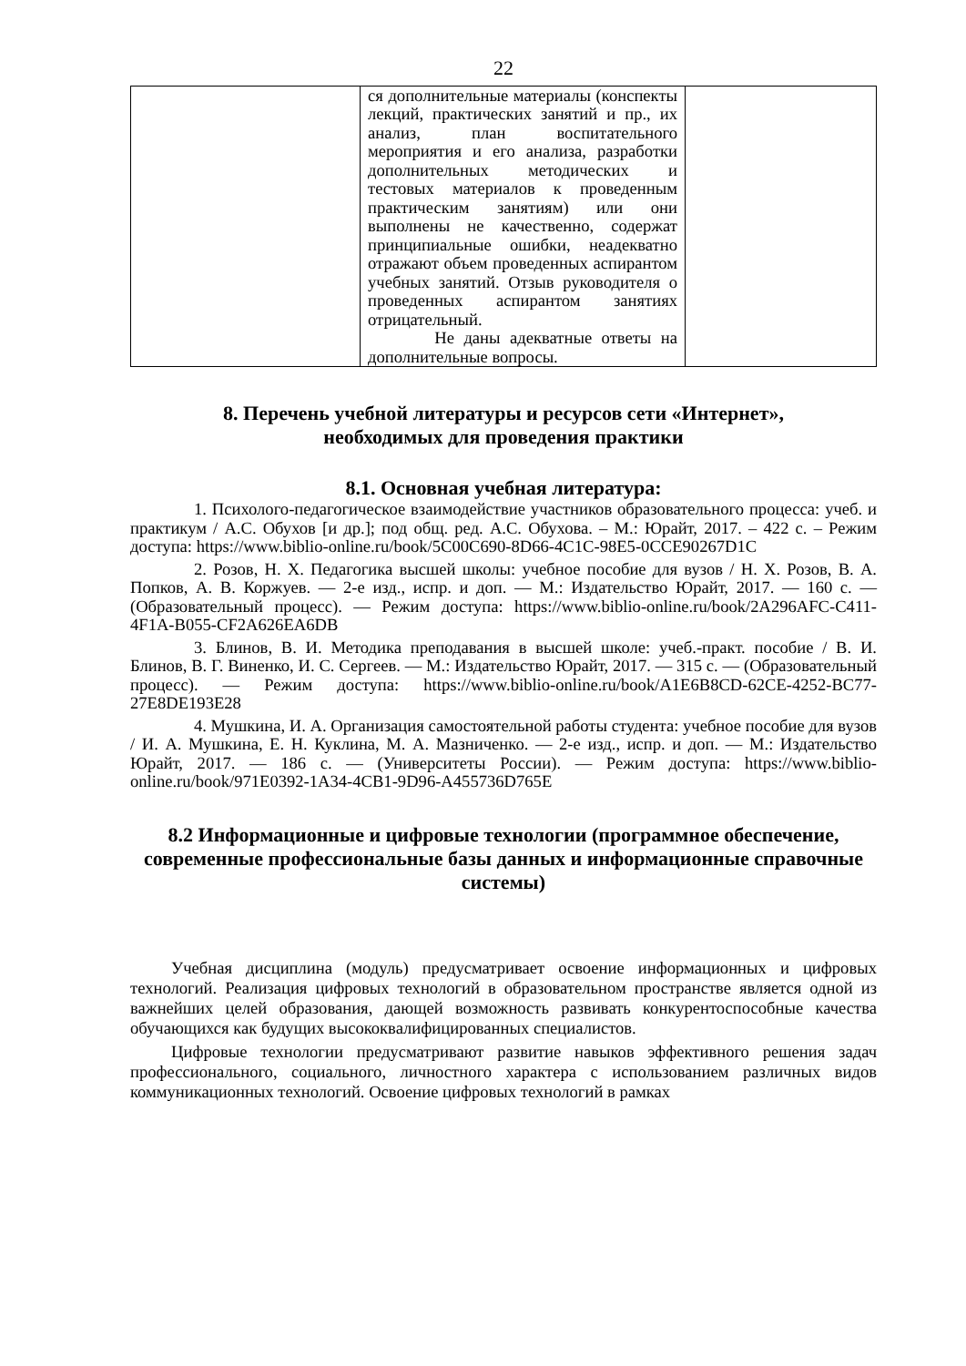22
| | ся дополнительные материалы (конспекты лекций, практических занятий и пр., их анализ, план воспитательного мероприятия и его анализа, разработки дополнительных методических и тестовых материалов к проведенным практическим занятиям) или они выполнены не качественно, содержат принципиальные ошибки, неадекватно отражают объем проведенных аспирантом учебных занятий. Отзыв руководителя о проведенных аспирантом занятиях отрицательный. Не даны адекватные ответы на дополнительные вопросы. | |
8. Перечень учебной литературы и ресурсов сети «Интернет»,
необходимых для проведения практики
8.1. Основная учебная литература:
1. Психолого-педагогическое взаимодействие участников образовательного процесса: учеб. и практикум / А.С. Обухов [и др.]; под общ. ред. А.С. Обухова. – М.: Юрайт, 2017. – 422 с. – Режим доступа: https://www.biblio-online.ru/book/5C00C690-8D66-4C1C-98E5-0CCE90267D1C
2. Розов, Н. Х. Педагогика высшей школы: учебное пособие для вузов / Н. Х. Розов, В. А. Попков, А. В. Коржуев. — 2-е изд., испр. и доп. — М.: Издательство Юрайт, 2017. — 160 с. — (Образовательный процесс). — Режим доступа: https://www.biblio-online.ru/book/2A296AFC-C411-4F1A-B055-CF2A626EA6DB
3. Блинов, В. И. Методика преподавания в высшей школе: учеб.-практ. пособие / В. И. Блинов, В. Г. Виненко, И. С. Сергеев. — М.: Издательство Юрайт, 2017. — 315 с. — (Образовательный процесс). — Режим доступа: https://www.biblio-online.ru/book/A1E6B8CD-62CE-4252-BC77-27E8DE193E28
4. Мушкина, И. А. Организация самостоятельной работы студента: учебное пособие для вузов / И. А. Мушкина, Е. Н. Куклина, М. А. Мазниченко. — 2-е изд., испр. и доп. — М.: Издательство Юрайт, 2017. — 186 с. — (Университеты России). — Режим доступа: https://www.biblio-online.ru/book/971E0392-1A34-4CB1-9D96-A455736D765E
8.2 Информационные и цифровые технологии (программное обеспечение, современные профессиональные базы данных и информационные справочные системы)
Учебная дисциплина (модуль) предусматривает освоение информационных и цифровых технологий. Реализация цифровых технологий в образовательном пространстве является одной из важнейших целей образования, дающей возможность развивать конкурентоспособные качества обучающихся как будущих высококвалифицированных специалистов.
Цифровые технологии предусматривают развитие навыков эффективного решения задач профессионального, социального, личностного характера с использованием различных видов коммуникационных технологий. Освоение цифровых технологий в рамках